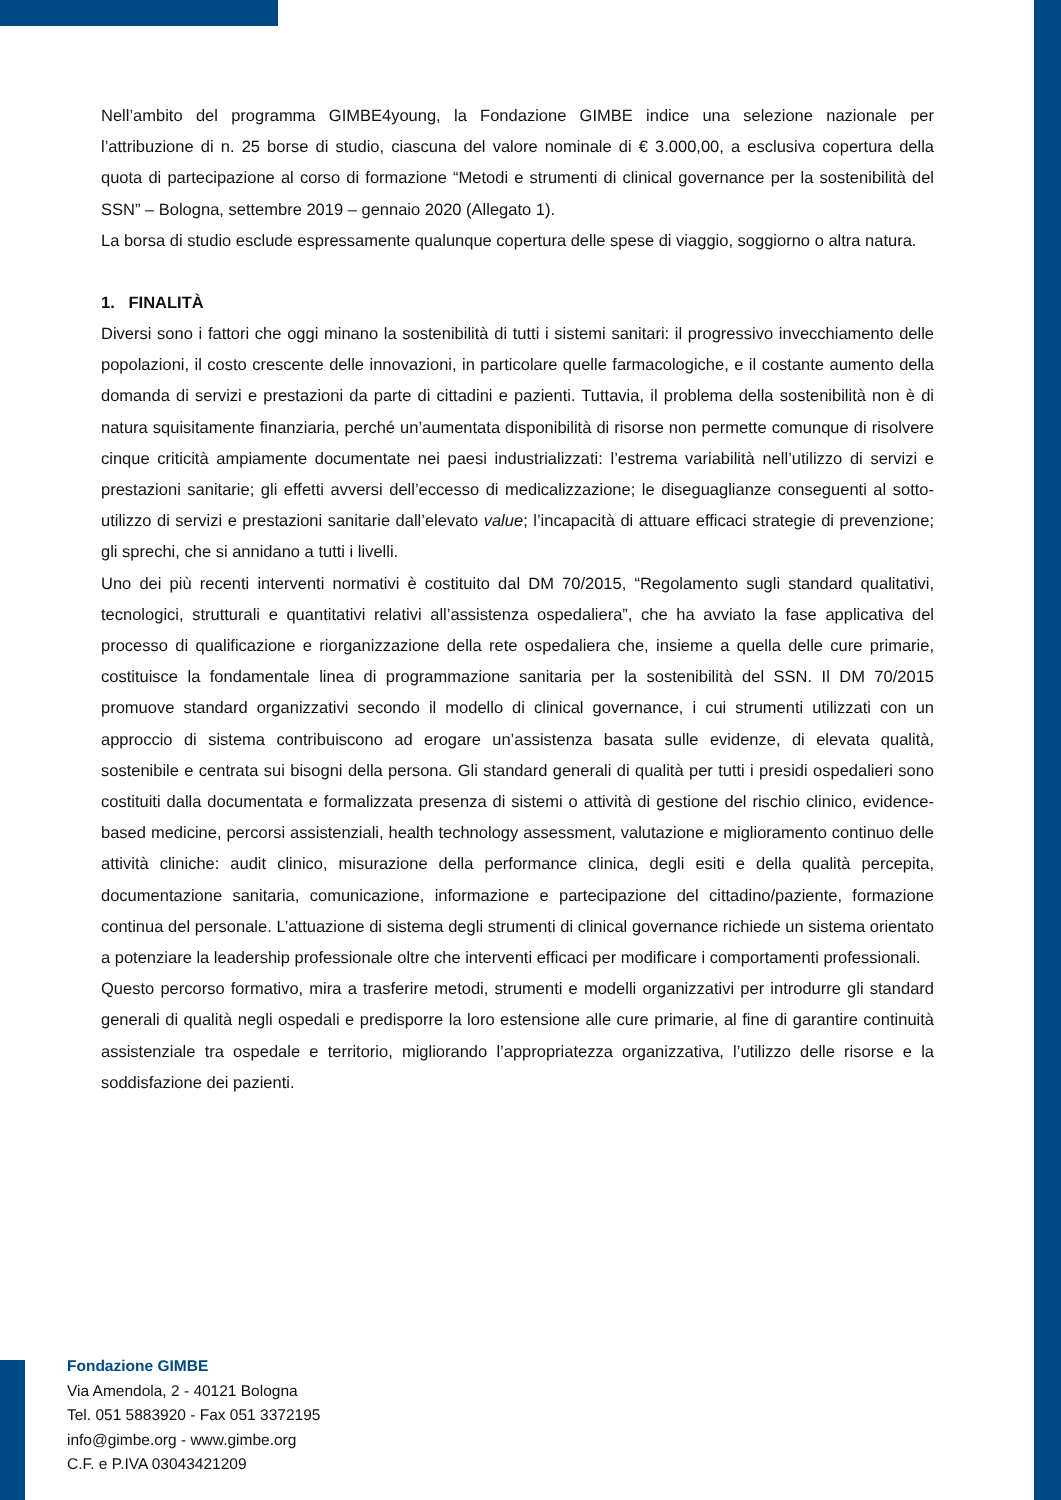Nell’ambito del programma GIMBE4young, la Fondazione GIMBE indice una selezione nazionale per l’attribuzione di n. 25 borse di studio, ciascuna del valore nominale di € 3.000,00, a esclusiva copertura della quota di partecipazione al corso di formazione “Metodi e strumenti di clinical governance per la sostenibilità del SSN” – Bologna, settembre 2019 – gennaio 2020 (Allegato 1).
La borsa di studio esclude espressamente qualunque copertura delle spese di viaggio, soggiorno o altra natura.
1. FINALITÀ
Diversi sono i fattori che oggi minano la sostenibilità di tutti i sistemi sanitari: il progressivo invecchiamento delle popolazioni, il costo crescente delle innovazioni, in particolare quelle farmacologiche, e il costante aumento della domanda di servizi e prestazioni da parte di cittadini e pazienti. Tuttavia, il problema della sostenibilità non è di natura squisitamente finanziaria, perché un’aumentata disponibilità di risorse non permette comunque di risolvere cinque criticità ampiamente documentate nei paesi industrializzati: l’estrema variabilità nell’utilizzo di servizi e prestazioni sanitarie; gli effetti avversi dell’eccesso di medicalizzazione; le diseguaglianze conseguenti al sotto-utilizzo di servizi e prestazioni sanitarie dall’elevato value; l’incapacità di attuare efficaci strategie di prevenzione; gli sprechi, che si annidano a tutti i livelli.
Uno dei più recenti interventi normativi è costituito dal DM 70/2015, “Regolamento sugli standard qualitativi, tecnologici, strutturali e quantitativi relativi all’assistenza ospedaliera”, che ha avviato la fase applicativa del processo di qualificazione e riorganizzazione della rete ospedaliera che, insieme a quella delle cure primarie, costituisce la fondamentale linea di programmazione sanitaria per la sostenibilità del SSN. Il DM 70/2015 promuove standard organizzativi secondo il modello di clinical governance, i cui strumenti utilizzati con un approccio di sistema contribuiscono ad erogare un’assistenza basata sulle evidenze, di elevata qualità, sostenibile e centrata sui bisogni della persona. Gli standard generali di qualità per tutti i presidi ospedalieri sono costituiti dalla documentata e formalizzata presenza di sistemi o attività di gestione del rischio clinico, evidence-based medicine, percorsi assistenziali, health technology assessment, valutazione e miglioramento continuo delle attività cliniche: audit clinico, misurazione della performance clinica, degli esiti e della qualità percepita, documentazione sanitaria, comunicazione, informazione e partecipazione del cittadino/paziente, formazione continua del personale. L’attuazione di sistema degli strumenti di clinical governance richiede un sistema orientato a potenziare la leadership professionale oltre che interventi efficaci per modificare i comportamenti professionali.
Questo percorso formativo, mira a trasferire metodi, strumenti e modelli organizzativi per introdurre gli standard generali di qualità negli ospedali e predisporre la loro estensione alle cure primarie, al fine di garantire continuità assistenziale tra ospedale e territorio, migliorando l’appropriatezza organizzativa, l’utilizzo delle risorse e la soddisfazione dei pazienti.
Fondazione GIMBE
Via Amendola, 2 - 40121 Bologna
Tel. 051 5883920 - Fax 051 3372195
info@gimbe.org - www.gimbe.org
C.F. e P.IVA 03043421209